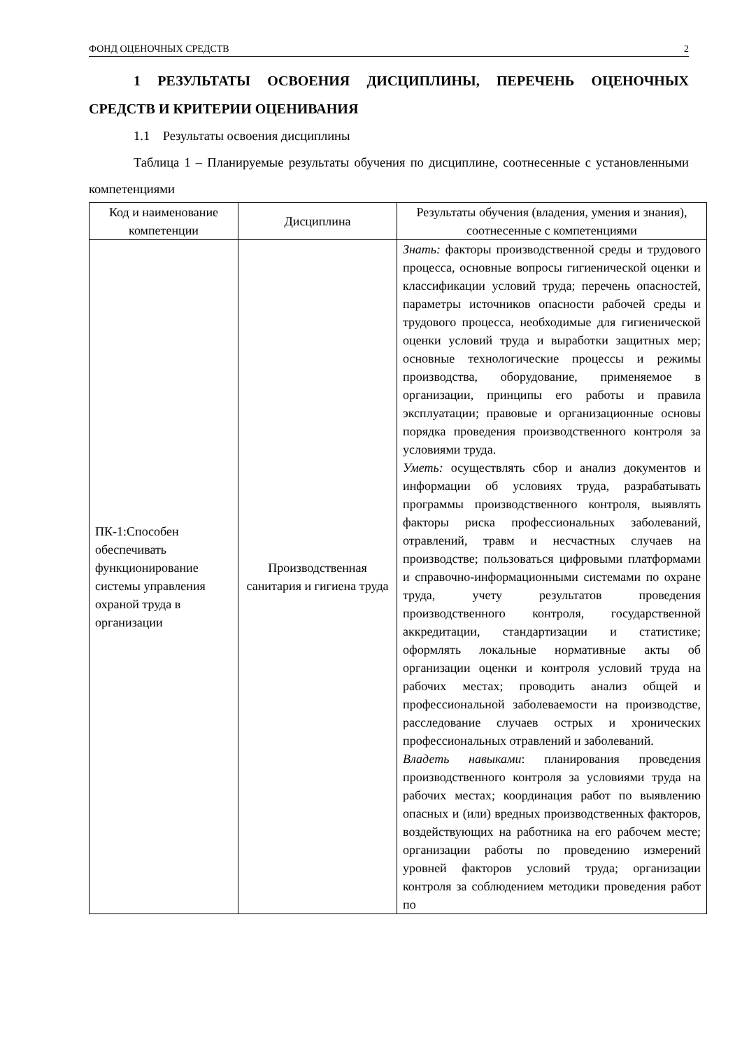ФОНД ОЦЕНОЧНЫХ СРЕДСТВ 2
1 РЕЗУЛЬТАТЫ ОСВОЕНИЯ ДИСЦИПЛИНЫ, ПЕРЕЧЕНЬ ОЦЕНОЧНЫХ СРЕДСТВ И КРИТЕРИИ ОЦЕНИВАНИЯ
1.1 Результаты освоения дисциплины
Таблица 1 – Планируемые результаты обучения по дисциплине, соотнесенные с установленными компетенциями
| Код и наименование компетенции | Дисциплина | Результаты обучения (владения, умения и знания), соотнесенные с компетенциями |
| --- | --- | --- |
| ПК-1:Способен обеспечивать функционирование системы управления охраной труда в организации | Производственная санитария и гигиена труда | Знать: факторы производственной среды и трудового процесса, основные вопросы гигиенической оценки и классификации условий труда; перечень опасностей, параметры источников опасности рабочей среды и трудового процесса, необходимые для гигиенической оценки условий труда и выработки защитных мер; основные технологические процессы и режимы производства, оборудование, применяемое в организации, принципы его работы и правила эксплуатации; правовые и организационные основы порядка проведения производственного контроля за условиями труда. Уметь: осуществлять сбор и анализ документов и информации об условиях труда, разрабатывать программы производственного контроля, выявлять факторы риска профессиональных заболеваний, отравлений, травм и несчастных случаев на производстве; пользоваться цифровыми платформами и справочно-информационными системами по охране труда, учету результатов проведения производственного контроля, государственной аккредитации, стандартизации и статистике; оформлять локальные нормативные акты об организации оценки и контроля условий труда на рабочих местах; проводить анализ общей и профессиональной заболеваемости на производстве, расследование случаев острых и хронических профессиональных отравлений и заболеваний. Владеть навыками : планирования проведения производственного контроля за условиями труда на рабочих местах; координация работ по выявлению опасных и (или) вредных производственных факторов, воздействующих на работника на его рабочем месте; организации работы по проведению измерений уровней факторов условий труда; организации контроля за соблюдением методики проведения работ по |